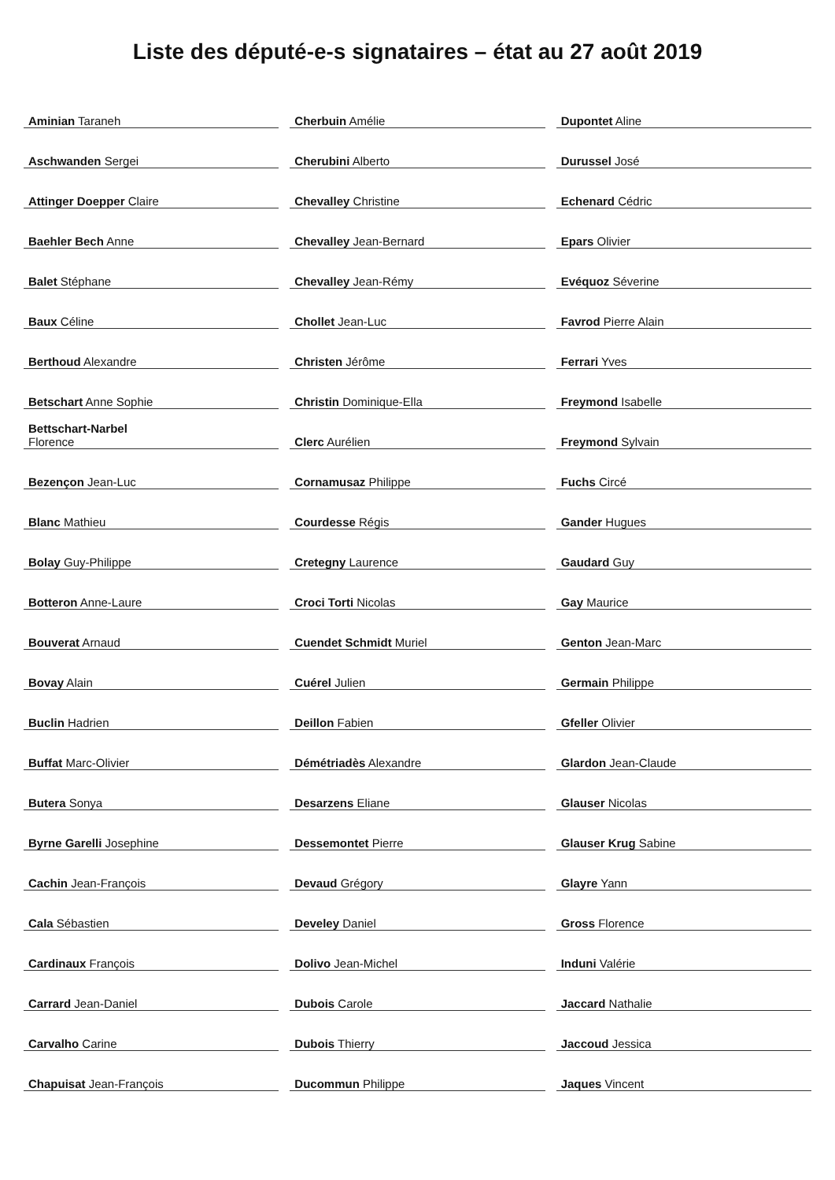Liste des député-e-s signataires – état au 27 août 2019
| Aminian Taraneh | |
| Aschwanden Sergei | |
| Attinger Doepper Claire | |
| Baehler Bech Anne | |
| Balet Stéphane | |
| Baux Céline | |
| Berthoud Alexandre | |
| Betschart Anne Sophie | |
| Bettschart-Narbel Florence | |
| Bezençon Jean-Luc | |
| Blanc Mathieu | |
| Bolay Guy-Philippe | |
| Botteron Anne-Laure | |
| Bouverat Arnaud | |
| Bovay Alain | |
| Buclin Hadrien | |
| Buffat Marc-Olivier | |
| Butera Sonya | |
| Byrne Garelli Josephine | |
| Cachin Jean-François | |
| Cala Sébastien | |
| Cardinaux François | |
| Carrard Jean-Daniel | |
| Carvalho Carine | |
| Chapuisat Jean-François | |
| Cherbuin Amélie | |
| Cherubini Alberto | |
| Chevalley Christine | |
| Chevalley Jean-Bernard | |
| Chevalley Jean-Rémy | |
| Chollet Jean-Luc | |
| Christen Jérôme | |
| Christin Dominique-Ella | |
| Clerc Aurélien | |
| Cornamusaz Philippe | |
| Courdesse Régis | |
| Cretegny Laurence | |
| Croci Torti Nicolas | |
| Cuendet Schmidt Muriel | |
| Cuérel Julien | |
| Deillon Fabien | |
| Démétriadès Alexandre | |
| Desarzens Eliane | |
| Dessemontet Pierre | |
| Devaud Grégory | |
| Develey Daniel | |
| Dolivo Jean-Michel | |
| Dubois Carole | |
| Dubois Thierry | |
| Ducommun Philippe | |
| Dupontet Aline | |
| Durussel José | |
| Echenard Cédric | |
| Epars Olivier | |
| Evéquoz Séverine | |
| Favrod Pierre Alain | |
| Ferrari Yves | |
| Freymond Isabelle | |
| Freymond Sylvain | |
| Fuchs Circé | |
| Gander Hugues | |
| Gaudard Guy | |
| Gay Maurice | |
| Genton Jean-Marc | |
| Germain Philippe | |
| Gfeller Olivier | |
| Glardon Jean-Claude | |
| Glauser Nicolas | |
| Glauser Krug Sabine | |
| Glayre Yann | |
| Gross Florence | |
| Induni Valérie | |
| Jaccard Nathalie | |
| Jaccoud Jessica | |
| Jaques Vincent | |